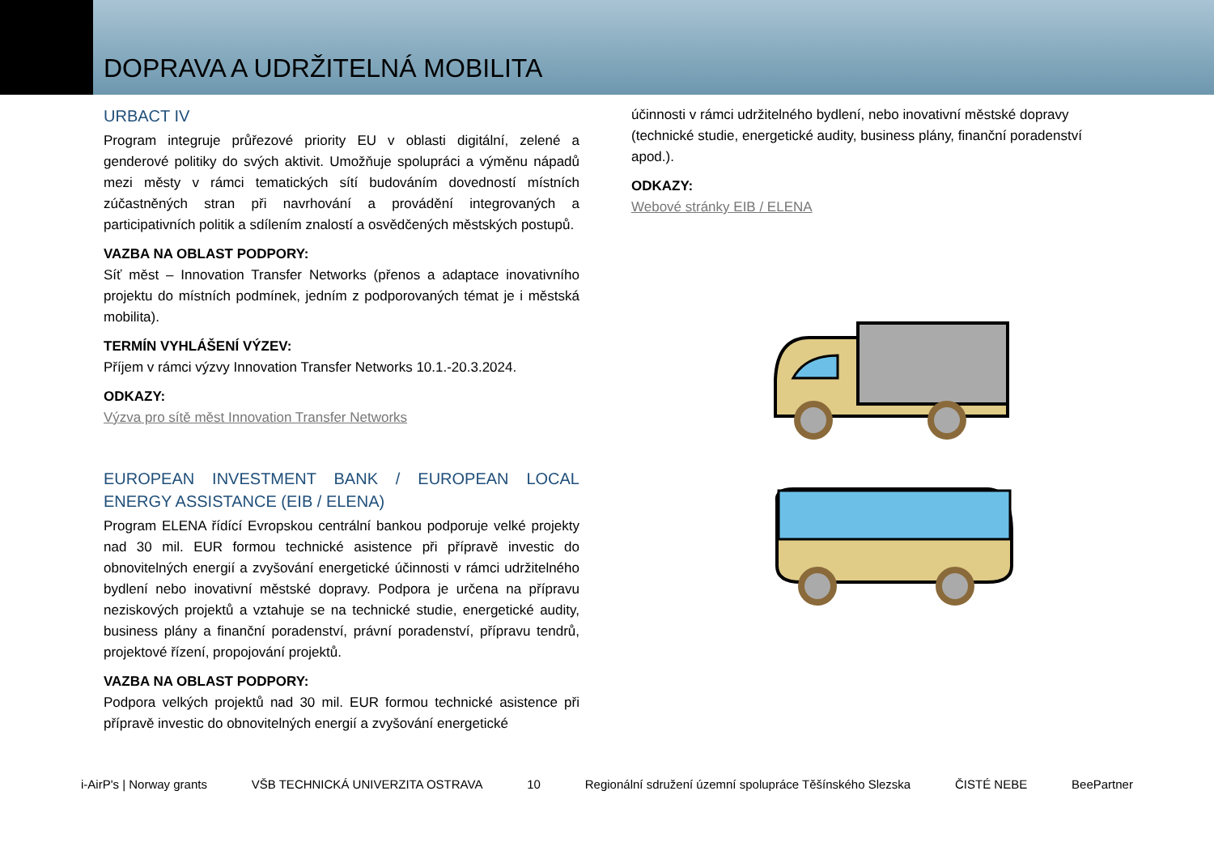DOPRAVA A UDRŽITELNÁ MOBILITA
URBACT IV
Program integruje průřezové priority EU v oblasti digitální, zelené a genderové politiky do svých aktivit. Umožňuje spolupráci a výměnu nápadů mezi městy v rámci tematických sítí budováním dovedností místních zúčastněných stran při navrhování a provádění integrovaných a participativních politik a sdílením znalostí a osvědčených městských postupů.
VAZBA NA OBLAST PODPORY:
Síť měst – Innovation Transfer Networks (přenos a adaptace inovativního projektu do místních podmínek, jedním z podporovaných témat je i městská mobilita).
TERMÍN VYHLÁŠENÍ VÝZEV:
Příjem v rámci výzvy Innovation Transfer Networks 10.1.-20.3.2024.
ODKAZY:
Výzva pro sítě měst Innovation Transfer Networks
EUROPEAN INVESTMENT BANK / EUROPEAN LOCAL ENERGY ASSISTANCE (EIB / ELENA)
Program ELENA řídící Evropskou centrální bankou podporuje velké projekty nad 30 mil. EUR formou technické asistence při přípravě investic do obnovitelných energií a zvyšování energetické účinnosti v rámci udržitelného bydlení nebo inovativní městské dopravy. Podpora je určena na přípravu neziskových projektů a vztahuje se na technické studie, energetické audity, business plány a finanční poradenství, právní poradenství, přípravu tendrů, projektové řízení, propojování projektů.
VAZBA NA OBLAST PODPORY:
Podpora velkých projektů nad 30 mil. EUR formou technické asistence při přípravě investic do obnovitelných energií a zvyšování energetické
účinnosti v rámci udržitelného bydlení, nebo inovativní městské dopravy (technické studie, energetické audity, business plány, finanční poradenství apod.).
ODKAZY:
Webové stránky EIB / ELENA
i-AirP's | Norway grants VŠB TECHNICKÁ UNIVERZITA OSTRAVA 10 Regionální sdružení územní spolupráce Těšínského Slezska ČISTÉ NEBE BeePartner